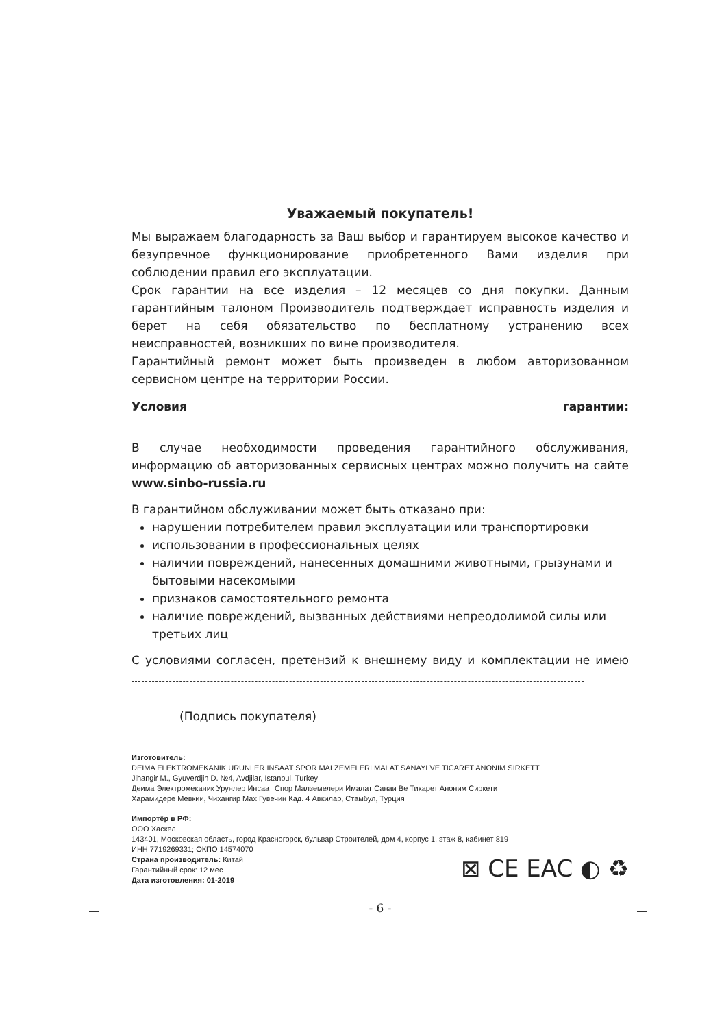Уважаемый покупатель!
Мы выражаем благодарность за Ваш выбор и гарантируем высокое качество и безупречное функционирование приобретенного Вами изделия при соблюдении правил его эксплуатации.
Срок гарантии на все изделия – 12 месяцев со дня покупки. Данным гарантийным талоном Производитель подтверждает исправность изделия и берет на себя обязательство по бесплатному устранению всех неисправностей, возникших по вине производителя.
Гарантийный ремонт может быть произведен в любом авторизованном сервисном центре на территории России.
Условия гарантии:
В случае необходимости проведения гарантийного обслуживания, информацию об авторизованных сервисных центрах можно получить на сайте www.sinbo-russia.ru
В гарантийном обслуживании может быть отказано при:
нарушении потребителем правил эксплуатации или транспортировки
использовании в профессиональных целях
наличии повреждений, нанесенных домашними животными, грызунами и бытовыми насекомыми
признаков самостоятельного ремонта
наличие повреждений, вызванных действиями непреодолимой силы или третьих лиц
С условиями согласен, претензий к внешнему виду и комплектации не имею
(Подпись покупателя)
Изготовитель:
DEIMA ELEKTROMEKANIK URUNLER INSAAT SPOR MALZEMELERI MALAT SANAYI VE TICARET ANONIM SIRKETT
Jihangir M., Gyuverdjin D. №4, Avdjilar, Istanbul, Turkey
Деима Электромеканик Урунлер Инсаат Спор Малземелери Ималат Санаи Ве Тикарет Аноним Сиркети
Харамидере Мевкии, Чихангир Мах Гувечин Кад. 4 Авкилар, Стамбул, Турция
Импортёр в РФ:
ООО Хаскел
143401, Московская область, город Красногорск, бульвар Строителей, дом 4, корпус 1, этаж 8, кабинет 819
ИНН 7719269331; ОКПО 14574070
Страна производитель: Китай
Гарантийный срок: 12 мес
Дата изготовления: 01-2019
⊠ CE EAC ◐ ♻
- 6 -